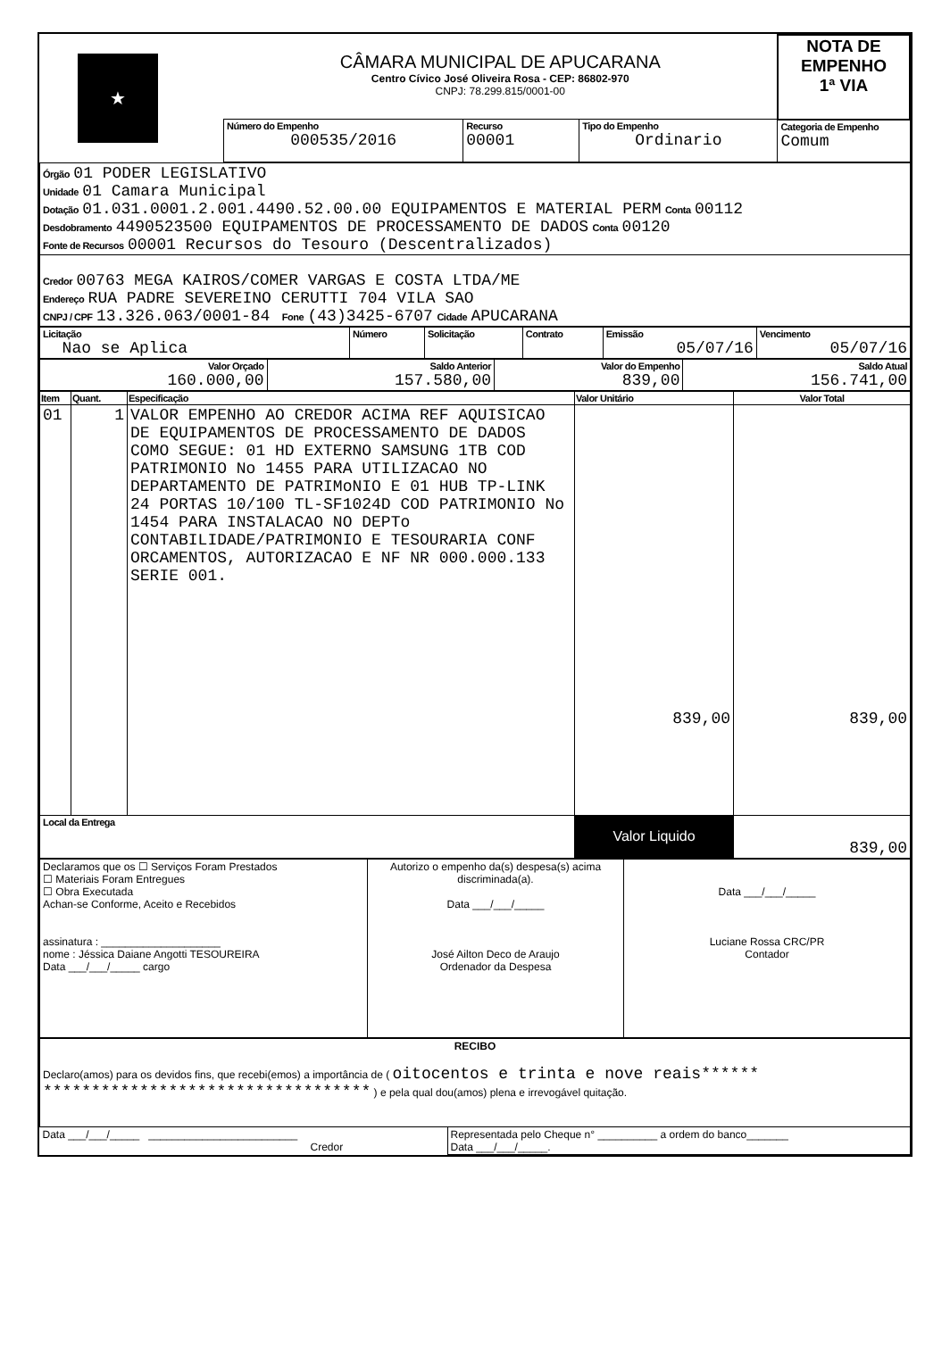| ★ | CÂMARA MUNICIPAL DE APUCARANA Centro Cívico José Oliveira Rosa - CEP: 86802-970 CNPJ: 78.299.815/0001-00 | | | | NOTA DE EMPENHO 1ª VIA |
| | Número do Empenho 000535/2016 | Recurso 00001 | Tipo do Empenho Ordinario | Categoria de Empenho Comum | |
| Órgão 01 PODER LEGISLATIVO Unidade 01 Camara Municipal Dotação 01.031.0001.2.001.4490.52.00.00 EQUIPAMENTOS E MATERIAL PERM Conta 00112 Desdobramento 4490523500 EQUIPAMENTOS DE PROCESSAMENTO DE DADOS Conta 00120 Fonte de Recursos 00001 Recursos do Tesouro (Descentralizados) |
| Credor 00763 MEGA KAIROS/COMER VARGAS E COSTA LTDA/ME Endereço RUA PADRE SEVEREINO CERUTTI 704 VILA SAO CNPJ / CPF 13.326.063/0001-84 Fone (43)3425-6707 Cidade APUCARANA |
| Licitação Nao se Aplica | Número | Solicitação | Contrato | Emissão 05/07/16 | Vencimento 05/07/16 |
| Valor Orçado 160.000,00 | Saldo Anterior 157.580,00 | Valor do Empenho 839,00 | Saldo Atual 156.741,00 |
| Item | Quant. | Especificação | Valor Unitário | Valor Total |
| --- | --- | --- | --- | --- |
| 01 | 1 | VALOR EMPENHO AO CREDOR ACIMA REF AQUISICAO DE EQUIPAMENTOS DE PROCESSAMENTO DE DADOS COMO SEGUE: 01 HD EXTERNO SAMSUNG 1TB COD PATRIMONIO No 1455 PARA UTILIZACAO NO DEPARTAMENTO DE PATRIMoNIO E 01 HUB TP-LINK 24 PORTAS 10/100 TL-SF1024D COD PATRIMONIO No 1454 PARA INSTALACAO NO DEPTo CONTABILIDADE/PATRIMONIO E TESOURARIA CONF ORCAMENTOS, AUTORIZACAO E NF NR 000.000.133 SERIE 001. | 839,00 | 839,00 |
| Local da Entrega | | | Valor Liquido | 839,00 |
| Declaramos que os ☐ Serviços Foram Prestados ☐ Materiais Foram Entregues ☐ Obra Executada Achan-se Conforme, Aceito e Recebidos assinatura : ____________________ nome : Jéssica Daiane Angotti TESOUREIRA Data ___/___/_____ cargo | Autorizo o empenho da(s) despesa(s) acima discriminada(a). Data ___/___/_____ José Ailton Deco de Araujo Ordenador da Despesa | Data ___/___/_____ Luciane Rossa CRC/PR Contador |
| RECIBO Declaro(amos) para os devidos fins, que recebi(emos) a importância de ( oitocentos e trinta e nove reais****** ********************************** ) e pela qual dou(amos) plena e irrevogável quitação. | |
| Data ___/___/_____ _________________________ Credor | Representada pelo Cheque n° __________ a ordem do banco_______ Data ___/___/_____. |